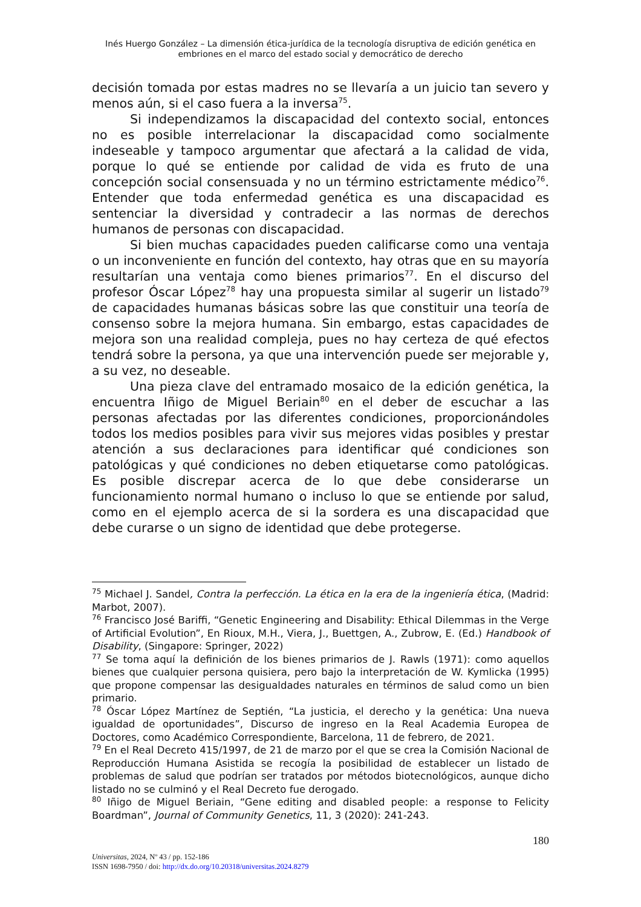Inés Huergo González – La dimensión ética-jurídica de la tecnología disruptiva de edición genética en embriones en el marco del estado social y democrático de derecho
decisión tomada por estas madres no se llevaría a un juicio tan severo y menos aún, si el caso fuera a la inversa<sup>75</sup>.
Si independizamos la discapacidad del contexto social, entonces no es posible interrelacionar la discapacidad como socialmente indeseable y tampoco argumentar que afectará a la calidad de vida, porque lo qué se entiende por calidad de vida es fruto de una concepción social consensuada y no un término estrictamente médico<sup>76</sup>. Entender que toda enfermedad genética es una discapacidad es sentenciar la diversidad y contradecir a las normas de derechos humanos de personas con discapacidad.
Si bien muchas capacidades pueden calificarse como una ventaja o un inconveniente en función del contexto, hay otras que en su mayoría resultarían una ventaja como bienes primarios<sup>77</sup>. En el discurso del profesor Óscar López<sup>78</sup> hay una propuesta similar al sugerir un listado<sup>79</sup> de capacidades humanas básicas sobre las que constituir una teoría de consenso sobre la mejora humana. Sin embargo, estas capacidades de mejora son una realidad compleja, pues no hay certeza de qué efectos tendrá sobre la persona, ya que una intervención puede ser mejorable y, a su vez, no deseable.
Una pieza clave del entramado mosaico de la edición genética, la encuentra Iñigo de Miguel Beriain<sup>80</sup> en el deber de escuchar a las personas afectadas por las diferentes condiciones, proporcionándoles todos los medios posibles para vivir sus mejores vidas posibles y prestar atención a sus declaraciones para identificar qué condiciones son patológicas y qué condiciones no deben etiquetarse como patológicas. Es posible discrepar acerca de lo que debe considerarse un funcionamiento normal humano o incluso lo que se entiende por salud, como en el ejemplo acerca de si la sordera es una discapacidad que debe curarse o un signo de identidad que debe protegerse.
<sup>75</sup> Michael J. Sandel, Contra la perfección. La ética en la era de la ingeniería ética, (Madrid: Marbot, 2007).
<sup>76</sup> Francisco José Bariffi, “Genetic Engineering and Disability: Ethical Dilemmas in the Verge of Artificial Evolution”, En Rioux, M.H., Viera, J., Buettgen, A., Zubrow, E. (Ed.) Handbook of Disability, (Singapore: Springer, 2022)
<sup>77</sup> Se toma aquí la definición de los bienes primarios de J. Rawls (1971): como aquellos bienes que cualquier persona quisiera, pero bajo la interpretación de W. Kymlicka (1995) que propone compensar las desigualdades naturales en términos de salud como un bien primario.
<sup>78</sup> Óscar López Martínez de Septién, “La justicia, el derecho y la genética: Una nueva igualdad de oportunidades”, Discurso de ingreso en la Real Academia Europea de Doctores, como Académico Correspondiente, Barcelona, 11 de febrero, de 2021.
<sup>79</sup> En el Real Decreto 415/1997, de 21 de marzo por el que se crea la Comisión Nacional de Reproducción Humana Asistida se recogía la posibilidad de establecer un listado de problemas de salud que podrían ser tratados por métodos biotecnológicos, aunque dicho listado no se culminó y el Real Decreto fue derogado.
<sup>80</sup> Iñigo de Miguel Beriain, “Gene editing and disabled people: a response to Felicity Boardman”, Journal of Community Genetics, 11, 3 (2020): 241-243.
180
Universitas, 2024, Nº 43 / pp. 152-186
ISSN 1698-7950 / doi: http://dx.do.org/10.20318/universitas.2024.8279